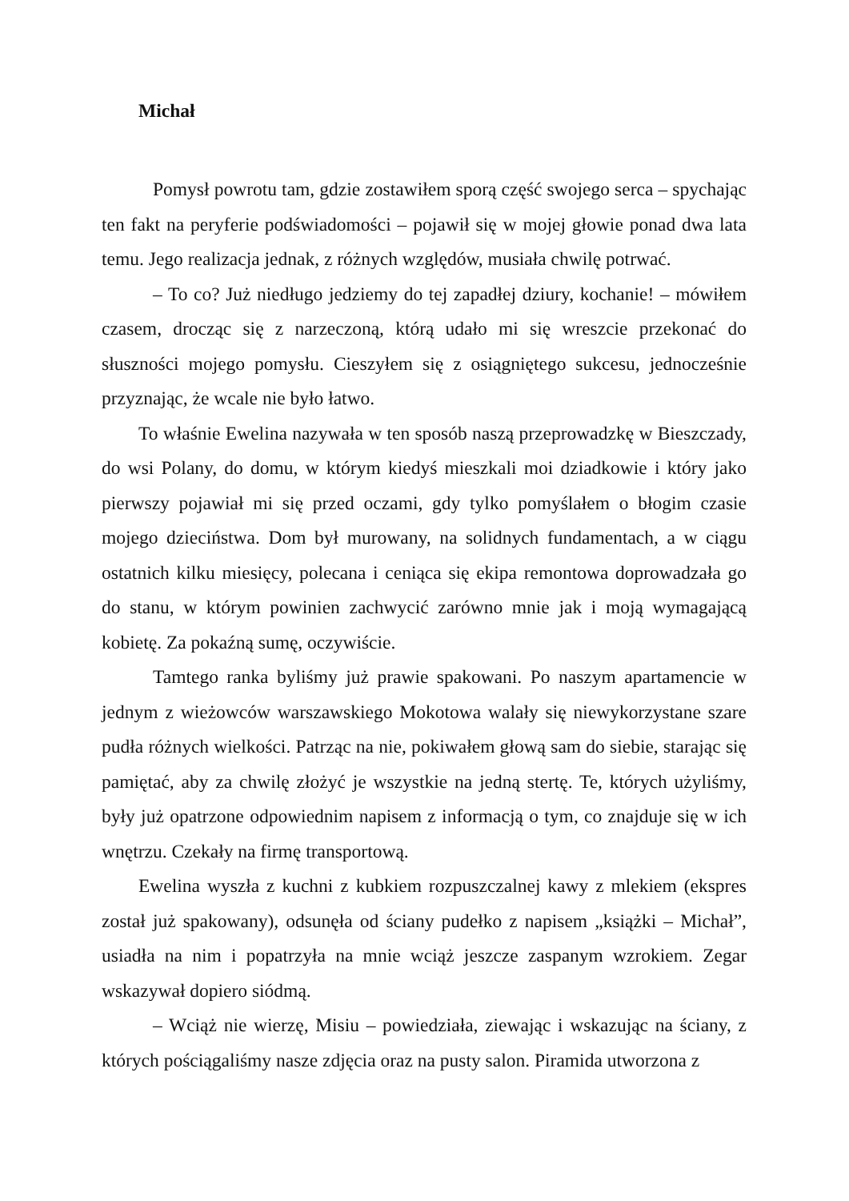Michał
Pomysł powrotu tam, gdzie zostawiłem sporą część swojego serca – spychając ten fakt na peryferie podświadomości – pojawił się w mojej głowie ponad dwa lata temu. Jego realizacja jednak, z różnych względów, musiała chwilę potrwać.
– To co? Już niedługo jedziemy do tej zapadłej dziury, kochanie! – mówiłem czasem, drocząc się z narzeczoną, którą udało mi się wreszcie przekonać do słuszności mojego pomysłu. Cieszyłem się z osiągniętego sukcesu, jednocześnie przyznając, że wcale nie było łatwo.
To właśnie Ewelina nazywała w ten sposób naszą przeprowadzkę w Bieszczady, do wsi Polany, do domu, w którym kiedyś mieszkali moi dziadkowie i który jako pierwszy pojawiał mi się przed oczami, gdy tylko pomyślałem o błogim czasie mojego dzieciństwa. Dom był murowany, na solidnych fundamentach, a w ciągu ostatnich kilku miesięcy, polecana i ceniąca się ekipa remontowa doprowadzała go do stanu, w którym powinien zachwycić zarówno mnie jak i moją wymagającą kobietę. Za pokaźną sumę, oczywiście.
Tamtego ranka byliśmy już prawie spakowani. Po naszym apartamencie w jednym z wieżowców warszawskiego Mokotowa walały się niewykorzystane szare pudła różnych wielkości. Patrząc na nie, pokiwałem głową sam do siebie, starając się pamiętać, aby za chwilę złożyć je wszystkie na jedną stertę. Te, których użyliśmy, były już opatrzone odpowiednim napisem z informacją o tym, co znajduje się w ich wnętrzu. Czekały na firmę transportową.
Ewelina wyszła z kuchni z kubkiem rozpuszczalnej kawy z mlekiem (ekspres został już spakowany), odsunęła od ściany pudełko z napisem „książki – Michał”, usiadła na nim i popatrzyła na mnie wciąż jeszcze zaspanym wzrokiem. Zegar wskazywał dopiero siódmą.
– Wciąż nie wierzę, Misiu – powiedziała, ziewając i wskazując na ściany, z których pościągaliśmy nasze zdjęcia oraz na pusty salon. Piramida utworzona z